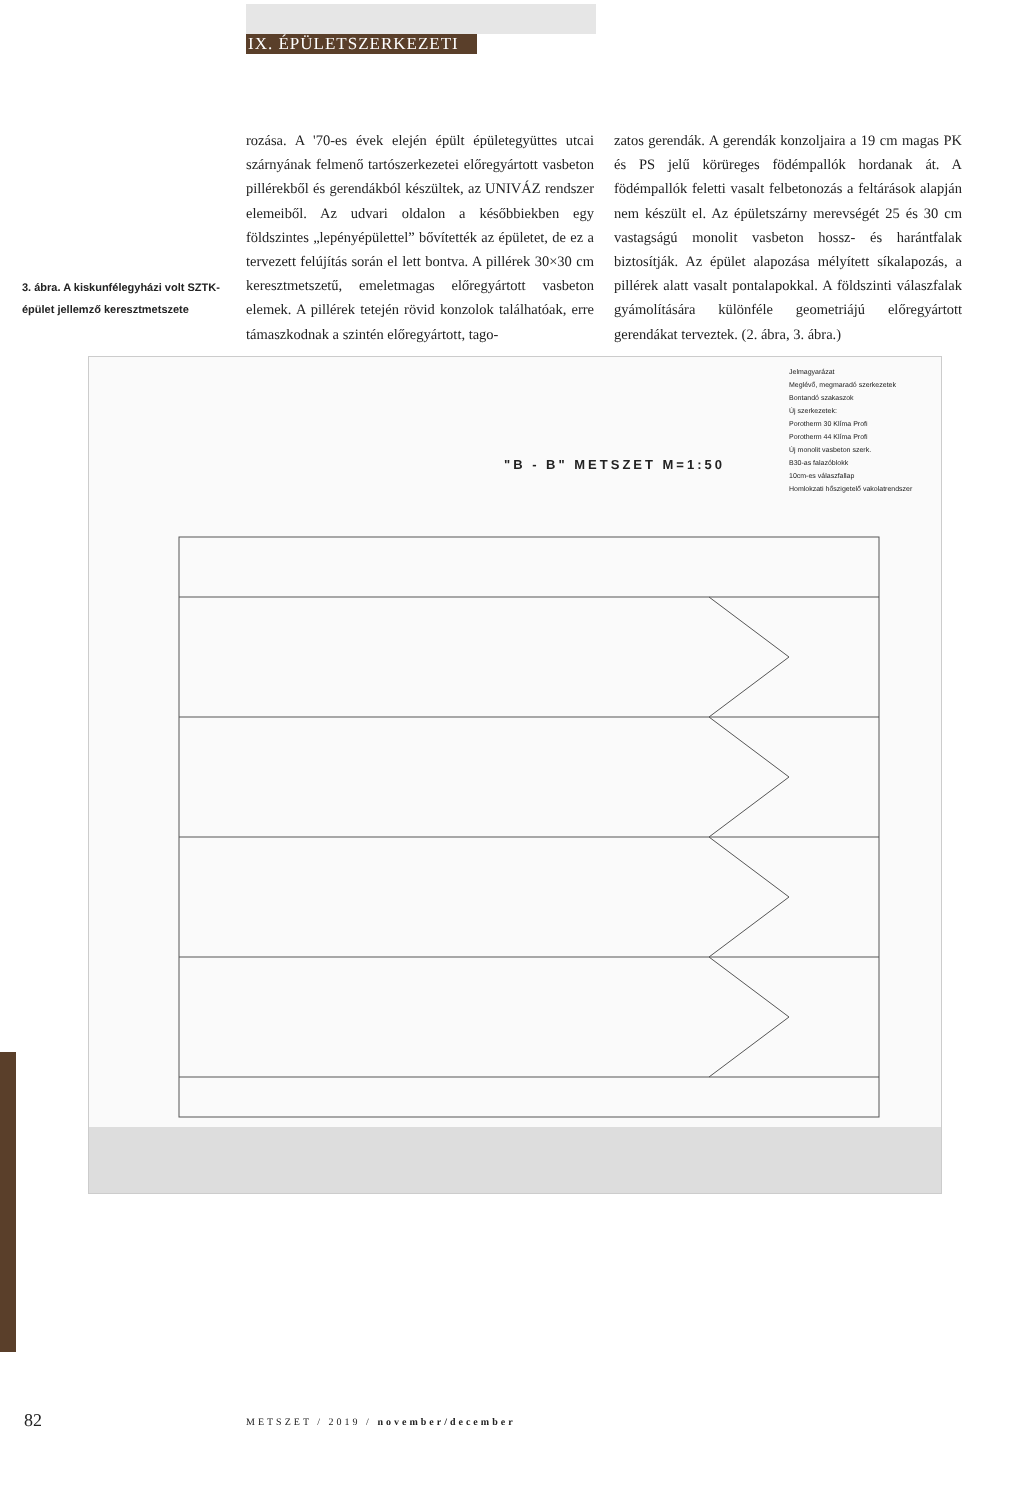IX. ÉPÜLETSZERKEZETI
rozása. A '70-es évek elején épült épületegyüttes utcai szárnyának felmenő tartószerkezetei előregyártott vasbeton pillérekből és gerendákból készültek, az UNIVÁZ rendszer elemeiből. Az udvari oldalon a későbbiekben egy földszintes „lepényépülettel” bővítették az épületet, de ez a tervezett felújítás során el lett bontva. A pillérek 30×30 cm keresztmetszetű, emeletmagas előregyártott vasbeton elemek. A pillérek tetején rövid konzolok találhatóak, erre támaszkodnak a szintén előregyártott, tago-
zatos gerendák. A gerendák konzoljaira a 19 cm magas PK és PS jelű körüreges födémpallók hordanak át. A födémpallók feletti vasalt felbetonozás a feltárások alapján nem készült el. Az épületszárny merevségét 25 és 30 cm vastagságú monolit vasbeton hossz- és harántfalak biztosítják. Az épület alapozása mélyített síkalapozás, a pillérek alatt vasalt pontalapokkal. A földszinti válaszfalak gyámolítására különféle geometriájú előregyártott gerendákat terveztek. (2. ábra, 3. ábra.)
3. ábra. A kiskunfélegyházi volt SZTK-épület jellemző keresztmetszete
"B - B" METSZET M=1:50
Jelmagyarázat
Meglévő, megmaradó szerkezetek
Bontandó szakaszok
Új szerkezetek:
Porotherm 30 Klíma Profi
Porotherm 44 Klíma Profi
Új monolit vasbeton szerk.
B30-as falazóblokk
10cm-es válaszfallap
Homlokzati hőszigetelő vakolatrendszer
82
METSZET / 2019 / november/december